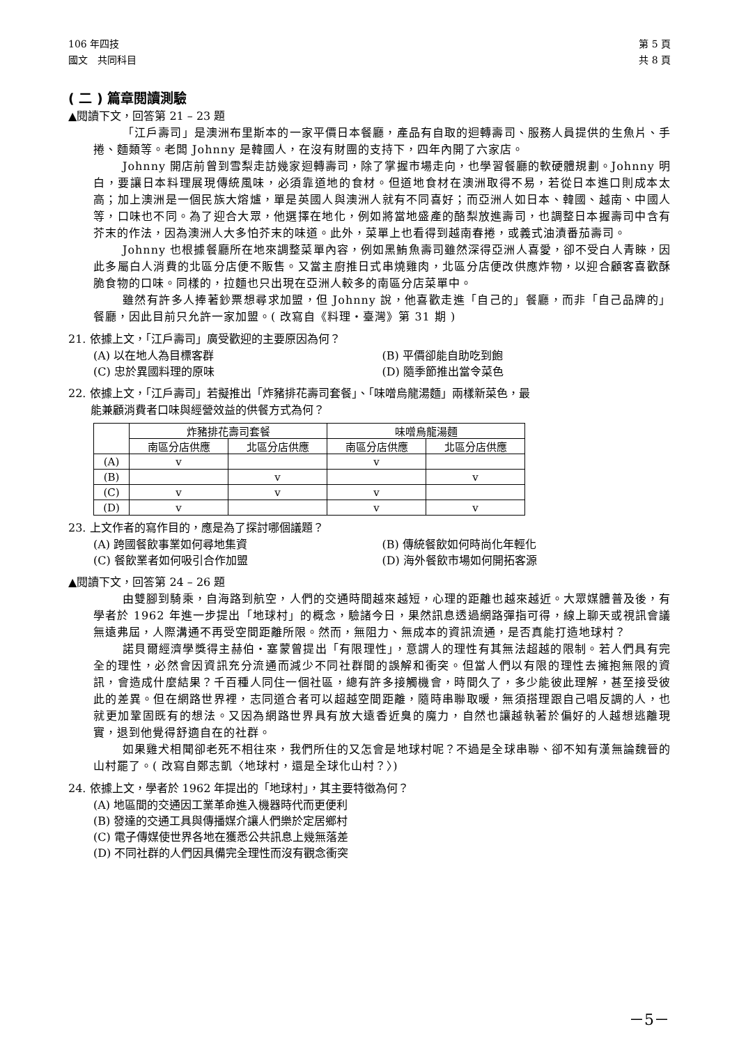106 年四技 第 5 頁
國文　共同科目 共 8 頁
( 二 ) 篇章閱讀測驗
▲閱讀下文，回答第 21 – 23 題
「江戶壽司」是澳洲布里斯本的一家平價日本餐廳，產品有自取的迴轉壽司、服務人員提供的生魚片、手捲、麵類等。老闆 Johnny 是韓國人，在沒有財團的支持下，四年內開了六家店。
Johnny 開店前曾到雪梨走訪幾家迴轉壽司，除了掌握市場走向，也學習餐廳的軟硬體規劃。Johnny 明白，要讓日本料理展現傳統風味，必須靠道地的食材。但道地食材在澳洲取得不易，若從日本進口則成本太高；加上澳洲是一個民族大熔爐，單是英國人與澳洲人就有不同喜好；而亞洲人如日本、韓國、越南、中國人等，口味也不同。為了迎合大眾，他選擇在地化，例如將當地盛產的酪梨放進壽司，也調整日本握壽司中含有芥末的作法，因為澳洲人大多怕芥末的味道。此外，菜單上也看得到越南春捲，或義式油漬番茄壽司。
Johnny 也根據餐廳所在地來調整菜單內容，例如黑鮪魚壽司雖然深得亞洲人喜愛，卻不受白人青睞，因此多屬白人消費的北區分店便不販售。又當主廚推日式串燒雞肉，北區分店便改供應炸物，以迎合顧客喜歡酥脆食物的口味。同樣的，拉麵也只出現在亞洲人較多的南區分店菜單中。
雖然有許多人捧著鈔票想尋求加盟，但 Johnny 說，他喜歡走進「自己的」餐廳，而非「自己品牌的」餐廳，因此目前只允許一家加盟。( 改寫自《料理‧臺灣》第 31 期 )
21. 依據上文，「江戶壽司」廣受歡迎的主要原因為何？
(A) 以在地人為目標客群 (B) 平價卻能自助吃到飽 (C) 忠於異國料理的原味 (D) 隨季節推出當令菜色
22. 依據上文，「江戶壽司」若擬推出「炸豬排花壽司套餐」、「味噌烏龍湯麵」兩樣新菜色，最
　　能兼顧消費者口味與經營效益的供餐方式為何？
| | 炸豬排花壽司套餐 | | 味噌烏龍湯麵 | |
| --- | --- | --- | --- | --- |
| | 南區分店供應 | 北區分店供應 | 南區分店供應 | 北區分店供應 |
| (A) | v | | v | |
| (B) | | v | | v |
| (C) | v | v | v | |
| (D) | v | | v | v |
23. 上文作者的寫作目的，應是為了探討哪個議題？
(A) 跨國餐飲事業如何尋地集資 (B) 傳統餐飲如何時尚化年輕化 (C) 餐飲業者如何吸引合作加盟 (D) 海外餐飲市場如何開拓客源
▲閱讀下文，回答第 24 – 26 題
由雙腳到騎乘，自海路到航空，人們的交通時間越來越短，心理的距離也越來越近。大眾媒體普及後，有學者於 1962 年進一步提出「地球村」的概念，驗諸今日，果然訊息透過網路彈指可得，線上聊天或視訊會議無遠弗屆，人際溝通不再受空間距離所限。然而，無阻力、無成本的資訊流通，是否真能打造地球村？
諾貝爾經濟學獎得主赫伯‧塞蒙曾提出「有限理性」，意謂人的理性有其無法超越的限制。若人們具有完全的理性，必然會因資訊充分流通而減少不同社群間的誤解和衝突。但當人們以有限的理性去擁抱無限的資訊，會造成什麼結果？千百種人同住一個社區，總有許多接觸機會，時間久了，多少能彼此理解，甚至接受彼此的差異。但在網路世界裡，志同道合者可以超越空間距離，隨時串聯取暖，無須搭理跟自己唱反調的人，也就更加鞏固既有的想法。又因為網路世界具有放大遠香近臭的魔力，自然也讓越執著於偏好的人越想逃離現實，退到他覺得舒適自在的社群。
如果雞犬相聞卻老死不相往來，我們所住的又怎會是地球村呢？不過是全球串聯、卻不知有漢無論魏晉的山村罷了。( 改寫自鄭志凱〈地球村，還是全球化山村？〉)
24. 依據上文，學者於 1962 年提出的「地球村」，其主要特徵為何？
(A) 地區間的交通因工業革命進入機器時代而更便利
(B) 發達的交通工具與傳播媒介讓人們樂於定居鄉村
(C) 電子傳媒使世界各地在獲悉公共訊息上幾無落差
(D) 不同社群的人們因具備完全理性而沒有觀念衝突
－5－